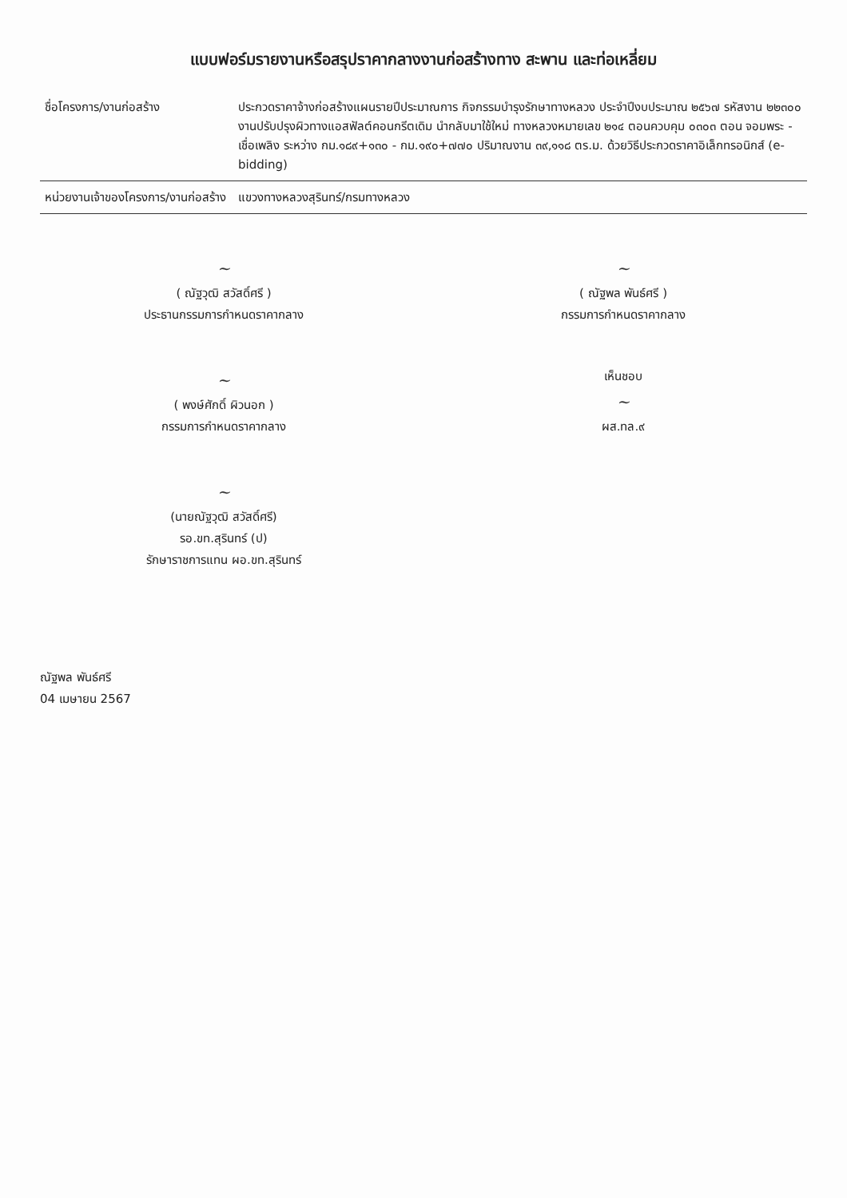แบบฟอร์มรายงานหรือสรุปราคากลางงานก่อสร้างทาง สะพาน และท่อเหลี่ยม
| ชื่อโครงการ/งานก่อสร้าง | ประกวดราคาจ้างก่อสร้างแผนรายปีประมาณการ กิจกรรมบำรุงรักษาทางหลวง ประจำปีงบประมาณ ๒๕๖๗ รหัสงาน ๒๒๓๐๐ งานปรับปรุงผิวทางแอสฟัลต์คอนกรีตเดิม นำกลับมาใช้ใหม่ ทางหลวงหมายเลข ๒๑๔ ตอนควบคุม ๐๓๐๓ ตอน จอมพระ - เชื่อเพลิง ระหว่าง กม.๑๘๙+๑๓๐ - กม.๑๙๐+๗๗๐ ปริมาณงาน ๓๙,๑๑๘ ตร.ม. ด้วยวิธีประกวดราคาอิเล็กทรอนิกส์ (e-bidding) |
| หน่วยงานเจ้าของโครงการ/งานก่อสร้าง | แขวงทางหลวงสุรินทร์/กรมทางหลวง |
~
( ณัฐวุฒิ สวัสดิ์ศรี )
ประธานกรรมการกำหนดราคากลาง
~
( ณัฐพล พันธ์ศรี )
กรรมการกำหนดราคากลาง
~
( พงษ์ศักดิ์ ผิวนอก )
กรรมการกำหนดราคากลาง
เห็นชอบ
~
ผส.ทล.๙
~
(นายณัฐวุฒิ สวัสดิ์ศรี)
รอ.ขท.สุรินทร์ (ป)
รักษาราชการแทน ผอ.ขท.สุรินทร์
ณัฐพล พันธ์ศรี
04 เมษายน 2567